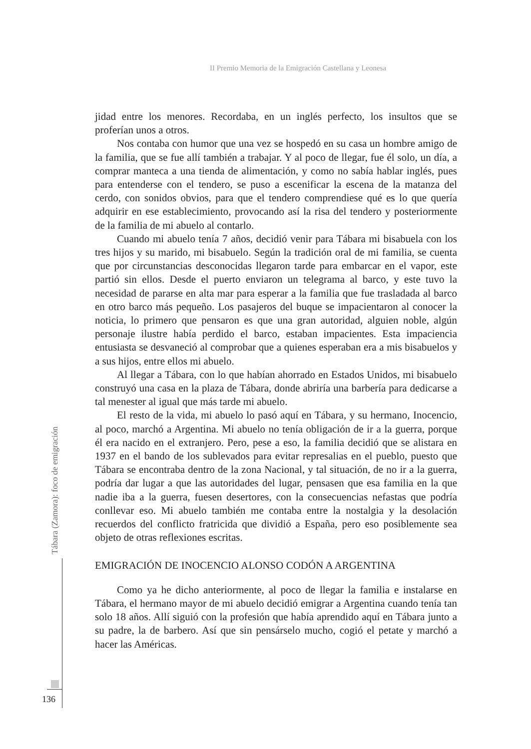II Premio Memoria de la Emigración Castellana y Leonesa
jidad entre los menores. Recordaba, en un inglés perfecto, los insultos que se proferían unos a otros.
Nos contaba con humor que una vez se hospedó en su casa un hombre amigo de la familia, que se fue allí también a trabajar. Y al poco de llegar, fue él solo, un día, a comprar manteca a una tienda de alimentación, y como no sabía hablar inglés, pues para entenderse con el tendero, se puso a escenificar la escena de la matanza del cerdo, con sonidos obvios, para que el tendero comprendiese qué es lo que quería adquirir en ese establecimiento, provocando así la risa del tendero y posteriormente de la familia de mi abuelo al contarlo.
Cuando mi abuelo tenía 7 años, decidió venir para Tábara mi bisabuela con los tres hijos y su marido, mi bisabuelo. Según la tradición oral de mi familia, se cuenta que por circunstancias desconocidas llegaron tarde para embarcar en el vapor, este partió sin ellos. Desde el puerto enviaron un telegrama al barco, y este tuvo la necesidad de pararse en alta mar para esperar a la familia que fue trasladada al barco en otro barco más pequeño. Los pasajeros del buque se impacientaron al conocer la noticia, lo primero que pensaron es que una gran autoridad, alguien noble, algún personaje ilustre había perdido el barco, estaban impacientes. Esta impaciencia entusiasta se desvaneció al comprobar que a quienes esperaban era a mis bisabuelos y a sus hijos, entre ellos mi abuelo.
Al llegar a Tábara, con lo que habían ahorrado en Estados Unidos, mi bisabuelo construyó una casa en la plaza de Tábara, donde abriría una barbería para dedicarse a tal menester al igual que más tarde mi abuelo.
El resto de la vida, mi abuelo lo pasó aquí en Tábara, y su hermano, Inocencio, al poco, marchó a Argentina. Mi abuelo no tenía obligación de ir a la guerra, porque él era nacido en el extranjero. Pero, pese a eso, la familia decidió que se alistara en 1937 en el bando de los sublevados para evitar represalias en el pueblo, puesto que Tábara se encontraba dentro de la zona Nacional, y tal situación, de no ir a la guerra, podría dar lugar a que las autoridades del lugar, pensasen que esa familia en la que nadie iba a la guerra, fuesen desertores, con la consecuencias nefastas que podría conllevar eso. Mi abuelo también me contaba entre la nostalgia y la desolación recuerdos del conflicto fratricida que dividió a España, pero eso posiblemente sea objeto de otras reflexiones escritas.
EMIGRACIÓN DE INOCENCIO ALONSO CODÓN A ARGENTINA
Como ya he dicho anteriormente, al poco de llegar la familia e instalarse en Tábara, el hermano mayor de mi abuelo decidió emigrar a Argentina cuando tenía tan solo 18 años. Allí siguió con la profesión que había aprendido aquí en Tábara junto a su padre, la de barbero. Así que sin pensárselo mucho, cogió el petate y marchó a hacer las Américas.
Tábara (Zamora): foco de emigración
136